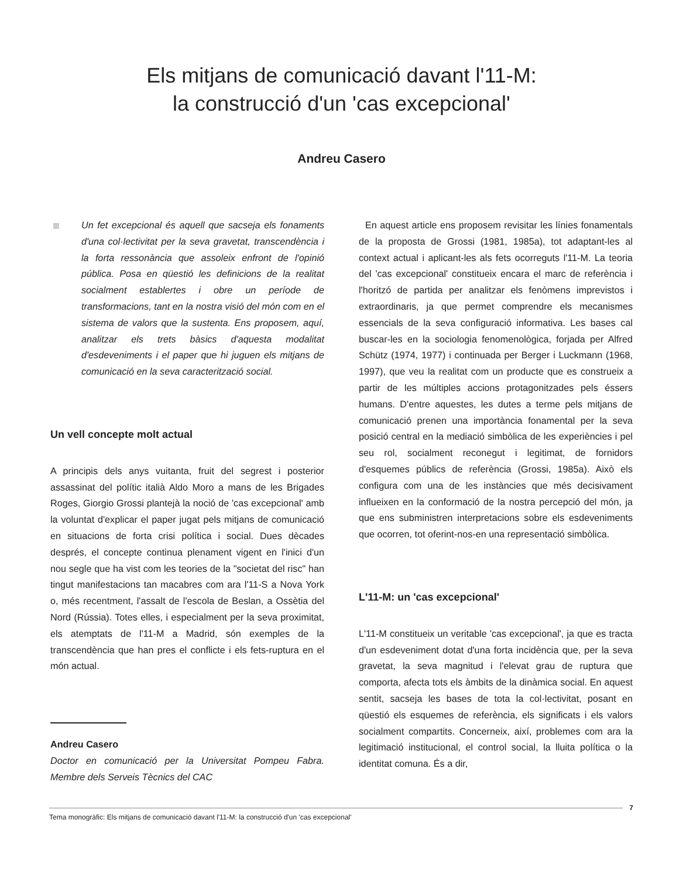Els mitjans de comunicació davant l'11-M:
la construcció d'un 'cas excepcional'
Andreu Casero
Un fet excepcional és aquell que sacseja els fonaments d'una col·lectivitat per la seva gravetat, transcendència i la forta ressonància que assoleix enfront de l'opinió pública. Posa en qüestió les definicions de la realitat socialment establertes i obre un període de transformacions, tant en la nostra visió del món com en el sistema de valors que la sustenta. Ens proposem, aquí, analitzar els trets bàsics d'aquesta modalitat d'esdeveniments i el paper que hi juguen els mitjans de comunicació en la seva caracterització social.
Un vell concepte molt actual
A principis dels anys vuitanta, fruit del segrest i posterior assassinat del polític italià Aldo Moro a mans de les Brigades Roges, Giorgio Grossi plantejà la noció de 'cas excepcional' amb la voluntat d'explicar el paper jugat pels mitjans de comunicació en situacions de forta crisi política i social. Dues dècades després, el concepte continua plenament vigent en l'inici d'un nou segle que ha vist com les teories de la "societat del risc" han tingut manifestacions tan macabres com ara l'11-S a Nova York o, més recentment, l'assalt de l'escola de Beslan, a Ossètia del Nord (Rússia). Totes elles, i especialment per la seva proximitat, els atemptats de l'11-M a Madrid, són exemples de la transcendència que han pres el conflicte i els fets-ruptura en el món actual.
Andreu Casero
Doctor en comunicació per la Universitat Pompeu Fabra. Membre dels Serveis Tècnics del CAC
En aquest article ens proposem revisitar les línies fonamentals de la proposta de Grossi (1981, 1985a), tot adaptant-les al context actual i aplicant-les als fets ocorreguts l'11-M. La teoria del 'cas excepcional' constitueix encara el marc de referència i l'horitzó de partida per analitzar els fenòmens imprevistos i extraordinaris, ja que permet comprendre els mecanismes essencials de la seva configuració informativa. Les bases cal buscar-les en la sociologia fenomenològica, forjada per Alfred Schütz (1974, 1977) i continuada per Berger i Luckmann (1968, 1997), que veu la realitat com un producte que es construeix a partir de les múltiples accions protagonitzades pels éssers humans. D'entre aquestes, les dutes a terme pels mitjans de comunicació prenen una importància fonamental per la seva posició central en la mediació simbòlica de les experiències i pel seu rol, socialment reconegut i legitimat, de fornidors d'esquemes públics de referència (Grossi, 1985a). Això els configura com una de les instàncies que més decisivament influeixen en la conformació de la nostra percepció del món, ja que ens subministren interpretacions sobre els esdeveniments que ocorren, tot oferint-nos-en una representació simbòlica.
L'11-M: un 'cas excepcional'
L'11-M constitueix un veritable 'cas excepcional', ja que es tracta d'un esdeveniment dotat d'una forta incidència que, per la seva gravetat, la seva magnitud i l'elevat grau de ruptura que comporta, afecta tots els àmbits de la dinàmica social. En aquest sentit, sacseja les bases de tota la col·lectivitat, posant en qüestió els esquemes de referència, els significats i els valors socialment compartits. Concerneix, així, problemes com ara la legitimació institucional, el control social, la lluita política o la identitat comuna. És a dir,
Tema monogràfic: Els mitjans de comunicació davant l'11-M: la construcció d'un 'cas excepcional'
7